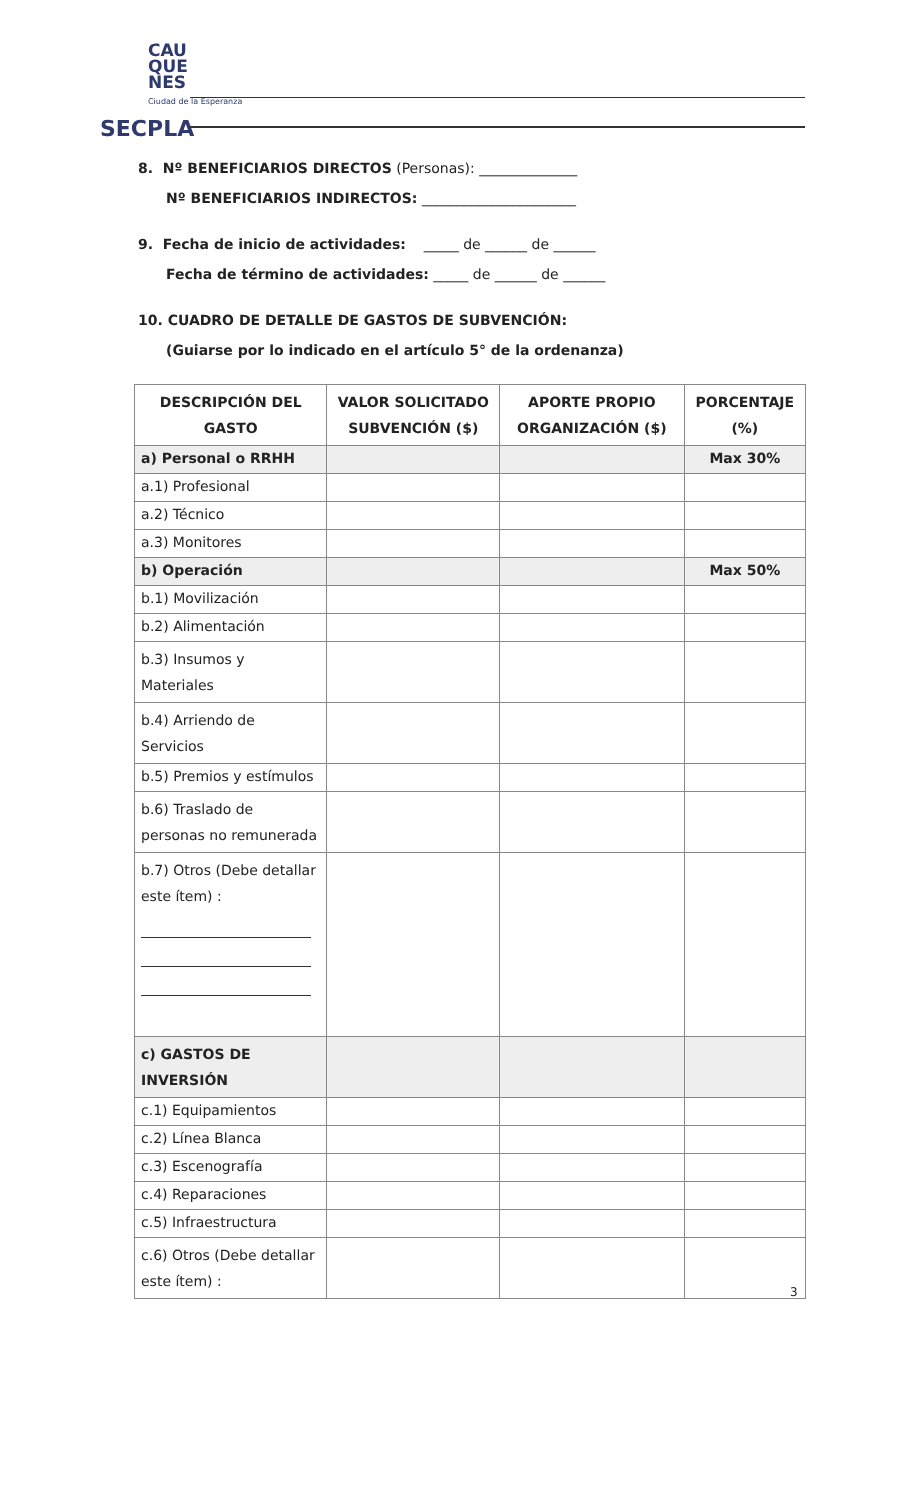CAU
QUE
NES
Ciudad de la Esperanza
SECPLA
8. Nº BENEFICIARIOS DIRECTOS (Personas): ______________
Nº BENEFICIARIOS INDIRECTOS: ______________________
9. Fecha de inicio de actividades: _____ de ______ de ______
Fecha de término de actividades: _____ de ______ de ______
10. CUADRO DE DETALLE DE GASTOS DE SUBVENCIÓN:
(Guiarse por lo indicado en el artículo 5° de la ordenanza)
| DESCRIPCIÓN DEL GASTO | VALOR SOLICITADO SUBVENCIÓN ($) | APORTE PROPIO ORGANIZACIÓN ($) | PORCENTAJE (%) |
| --- | --- | --- | --- |
| a) Personal o RRHH | | | Max 30% |
| a.1) Profesional | | | |
| a.2) Técnico | | | |
| a.3) Monitores | | | |
| b) Operación | | | Max 50% |
| b.1) Movilización | | | |
| b.2) Alimentación | | | |
| b.3) Insumos y Materiales | | | |
| b.4) Arriendo de Servicios | | | |
| b.5) Premios y estímulos | | | |
| b.6) Traslado de personas no remunerada | | | |
| b.7) Otros (Debe detallar este ítem) : | | | |
| c) GASTOS DE INVERSIÓN | | | |
| c.1) Equipamientos | | | |
| c.2) Línea Blanca | | | |
| c.3) Escenografía | | | |
| c.4) Reparaciones | | | |
| c.5) Infraestructura | | | |
| c.6) Otros (Debe detallar este ítem) : | | | |
3